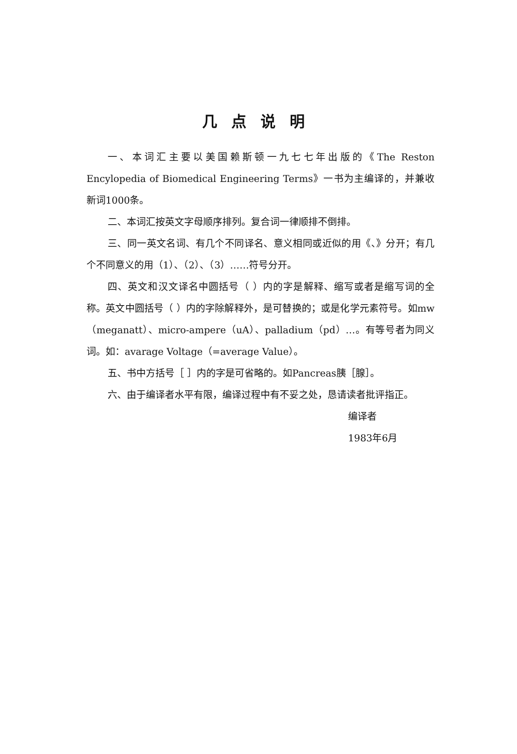几点说明
一、本词汇主要以美国赖斯顿一九七七年出版的《The Reston Encylopedia of Biomedical Engineering Terms》一书为主编译的，并兼收新词1000条。
二、本词汇按英文字母顺序排列。复合词一律顺排不倒排。
三、同一英文名词、有几个不同译名、意义相同或近似的用《、》分开；有几个不同意义的用（1）、（2）、（3）……符号分开。
四、英文和汉文译名中圆括号（ ）内的字是解释、缩写或者是缩写词的全称。英文中圆括号（ ）内的字除解释外，是可替换的；或是化学元素符号。如mw（meganatt）、micro-ampere（uA）、palladium（pd）…。有等号者为同义词。如：avarage Voltage（=average Value）。
五、书中方括号［ ］内的字是可省略的。如Pancreas胰［腺］。
六、由于编译者水平有限，编译过程中有不妥之处，恳请读者批评指正。
编译者
1983年6月